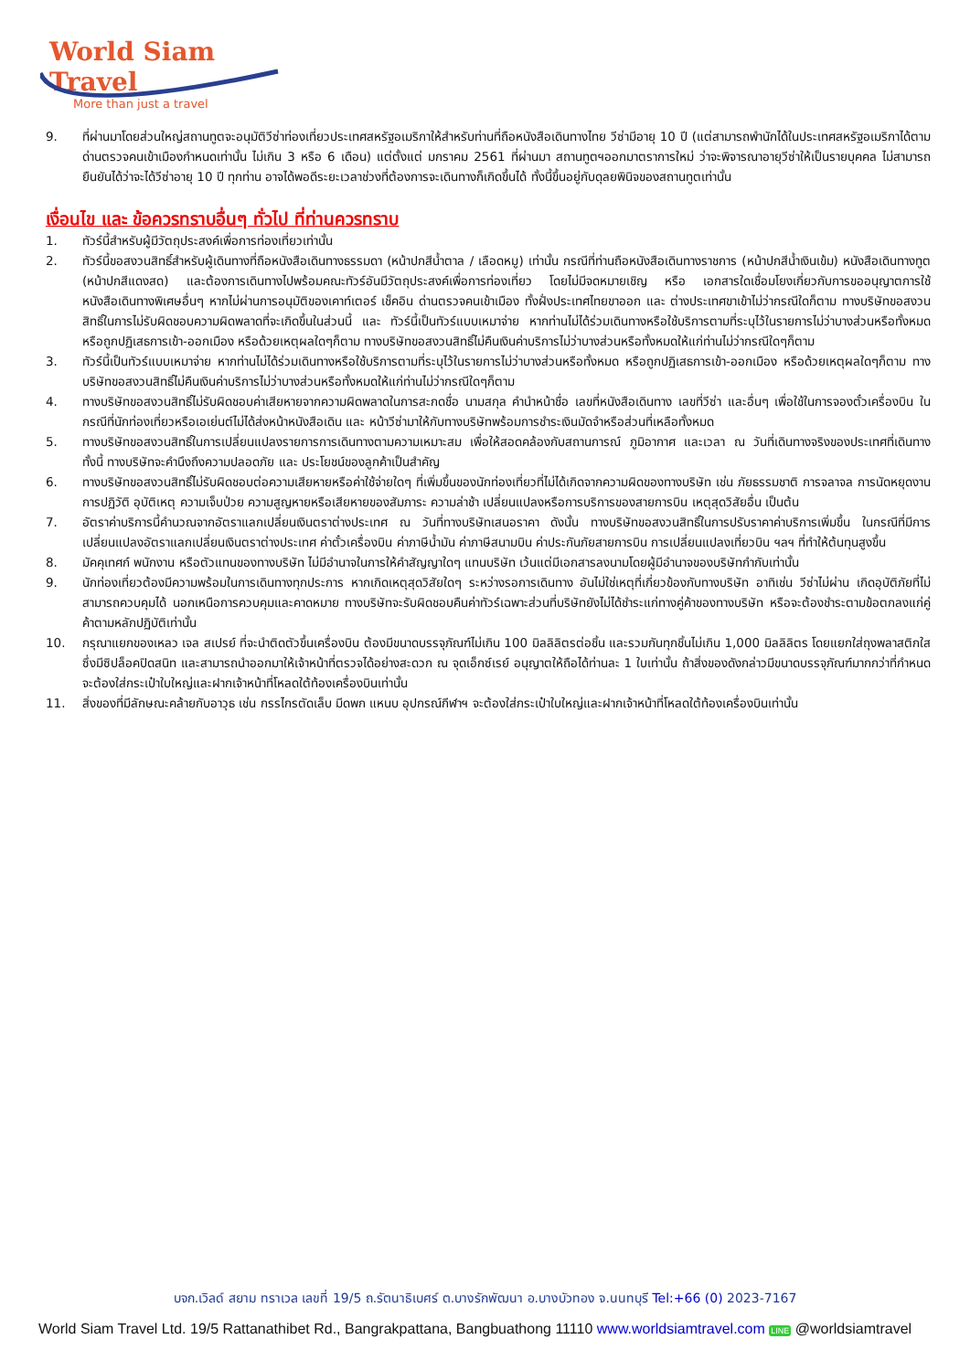World Siam Travel
More than just a travel
9. ที่ผ่านมาโดยส่วนใหญ่สถานทูตจะอนุมัติวีซ่าท่องเที่ยวประเทศสหรัฐอเมริกาให้สำหรับท่านที่ถือหนังสือเดินทางไทย วีซ่ามีอายุ 10 ปี (แต่สามารถพำนักได้ในประเทศสหรัฐอเมริกาได้ตามด่านตรวจคนเข้าเมืองกำหนดเท่านั้น ไม่เกิน 3 หรือ 6 เดือน) แต่ตั้งแต่ มกราคม 2561 ที่ผ่านมา สถานทูตฯออกมาตราการใหม่ ว่าจะพิจารณาอายุวีซ่าให้เป็นรายบุคคล ไม่สามารถยืนยันได้ว่าจะได้วีซ่าอายุ 10 ปี ทุกท่าน อาจได้พอดีระยะเวลาช่วงที่ต้องการจะเดินทางก็เกิดขึ้นได้ ทั้งนี้ขึ้นอยู่กับดุลยพินิจของสถานทูตเท่านั้น
เงื่อนไข และ ข้อควรทราบอื่นๆ ทั่วไป ที่ท่านควรทราบ
1. ทัวร์นี้สำหรับผู้มีวัตถุประสงค์เพื่อการท่องเที่ยวเท่านั้น
2. ทัวร์นี้ขอสงวนสิทธิ์สำหรับผู้เดินทางที่ถือหนังสือเดินทางธรรมดา (หน้าปกสีน้ำตาล / เลือดหมู) เท่านั้น กรณีที่ท่านถือหนังสือเดินทางราชการ (หน้าปกสีน้ำเงินเข้ม) หนังสือเดินทางทูต (หน้าปกสีแดงสด) และต้องการเดินทางไปพร้อมคณะทัวร์อันมีวัตถุประสงค์เพื่อการท่องเที่ยว โดยไม่มีจดหมายเชิญ หรือ เอกสารใดเชื่อมโยงเกี่ยวกับการขออนุญาตการใช้หนังสือเดินทางพิเศษอื่นๆ หากไม่ผ่านการอนุมัติของเคาท์เตอร์ เช็คอิน ด่านตรวจคนเข้าเมือง ทั้งฝั่งประเทศไทยขาออก และ ต่างประเทศขาเข้าไม่ว่ากรณีใดก็ตาม ทางบริษัทขอสงวนสิทธิ์ในการไม่รับผิดชอบความผิดพลาดที่จะเกิดขึ้นในส่วนนี้ และ ทัวร์นี้เป็นทัวร์แบบเหมาจ่าย หากท่านไม่ได้ร่วมเดินทางหรือใช้บริการตามที่ระบุไว้ในรายการไม่ว่าบางส่วนหรือทั้งหมด หรือถูกปฏิเสธการเข้า-ออกเมือง หรือด้วยเหตุผลใดๆก็ตาม ทางบริษัทขอสงวนสิทธิ์ไม่คืนเงินค่าบริการไม่ว่าบางส่วนหรือทั้งหมดให้แก่ท่านไม่ว่ากรณีใดๆก็ตาม
3. ทัวร์นี้เป็นทัวร์แบบเหมาจ่าย หากท่านไม่ได้ร่วมเดินทางหรือใช้บริการตามที่ระบุไว้ในรายการไม่ว่าบางส่วนหรือทั้งหมด หรือถูกปฏิเสธการเข้า-ออกเมือง หรือด้วยเหตุผลใดๆก็ตาม ทางบริษัทขอสงวนสิทธิ์ไม่คืนเงินค่าบริการไม่ว่าบางส่วนหรือทั้งหมดให้แก่ท่านไม่ว่ากรณีใดๆก็ตาม
4. ทางบริษัทขอสงวนสิทธิ์ไม่รับผิดชอบค่าเสียหายจากความผิดพลาดในการสะกดชื่อ นามสกุล คำนำหน้าชื่อ เลขที่หนังสือเดินทาง เลขที่วีซ่า และอื่นๆ เพื่อใช้ในการจองตั๋วเครื่องบิน ในกรณีที่นักท่องเที่ยวหรือเอเย่นต์ไม่ได้ส่งหน้าหนังสือเดิน และ หน้าวีซ่ามาให้กับทางบริษัทพร้อมการชำระเงินมัดจำหรือส่วนที่เหลือทั้งหมด
5. ทางบริษัทขอสงวนสิทธิ์ในการเปลี่ยนแปลงรายการการเดินทางตามความเหมาะสม เพื่อให้สอดคล้องกับสถานการณ์ ภูมิอากาศ และเวลา ณ วันที่เดินทางจริงของประเทศที่เดินทาง ทั้งนี้ ทางบริษัทจะคำนึงถึงความปลอดภัย และ ประโยชน์ของลูกค้าเป็นสำคัญ
6. ทางบริษัทขอสงวนสิทธิ์ไม่รับผิดชอบต่อความเสียหายหรือค่าใช้จ่ายใดๆ ที่เพิ่มขึ้นของนักท่องเที่ยวที่ไม่ได้เกิดจากความผิดของทางบริษัท เช่น ภัยธรรมชาติ การจลาจล การนัดหยุดงาน การปฏิวัติ อุบัติเหตุ ความเจ็บป่วย ความสูญหายหรือเสียหายของสัมภาระ ความล่าช้า เปลี่ยนแปลงหรือการบริการของสายการบิน เหตุสุดวิสัยอื่น เป็นต้น
7. อัตราค่าบริการนี้คำนวณจากอัตราแลกเปลี่ยนเงินตราต่างประเทศ ณ วันที่ทางบริษัทเสนอราคา ดังนั้น ทางบริษัทขอสงวนสิทธิ์ในการปรับราคาค่าบริการเพิ่มขึ้น ในกรณีที่มีการเปลี่ยนแปลงอัตราแลกเปลี่ยนเงินตราต่างประเทศ ค่าตั๋วเครื่องบิน ค่าภาษีน้ำมัน ค่าภาษีสนามบิน ค่าประกันภัยสายการบิน การเปลี่ยนแปลงเที่ยวบิน ฯลฯ ที่ทำให้ต้นทุนสูงขึ้น
8. มัคคุเทศก์ พนักงาน หรือตัวแทนของทางบริษัท ไม่มีอำนาจในการให้คำสัญญาใดๆ แทนบริษัท เว้นแต่มีเอกสารลงนามโดยผู้มีอำนาจของบริษัทกำกับเท่านั้น
9. นักท่องเที่ยวต้องมีความพร้อมในการเดินทางทุกประการ หากเกิดเหตุสุดวิสัยใดๆ ระหว่างรอการเดินทาง อันไม่ใช่เหตุที่เกี่ยวข้องกับทางบริษัท อาทิเช่น วีซ่าไม่ผ่าน เกิดอุบัติภัยที่ไม่สามารถควบคุมได้ นอกเหนือการควบคุมและคาดหมาย ทางบริษัทจะรับผิดชอบคืนค่าทัวร์เฉพาะส่วนที่บริษัทยังไม่ได้ชำระแก่ทางคู่ค้าของทางบริษัท หรือจะต้องชำระตามข้อตกลงแก่คู่ค้าตามหลักปฏิบัติเท่านั้น
10. กรุณาแยกของเหลว เจล สเปรย์ ที่จะนำติดตัวขึ้นเครื่องบิน ต้องมีขนาดบรรจุภัณฑ์ไม่เกิน 100 มิลลิลิตรต่อชิ้น และรวมกันทุกชิ้นไม่เกิน 1,000 มิลลิลิตร โดยแยกใส่ถุงพลาสติกใสซึ่งมีซิปล็อคปิดสนิท และสามารถนำออกมาให้เจ้าหน้าที่ตรวจได้อย่างสะดวก ณ จุดเอ็กซ์เรย์ อนุญาตให้ถือได้ท่านละ 1 ใบเท่านั้น ถ้าสิ่งของดังกล่าวมีขนาดบรรจุภัณฑ์มากกว่าที่กำหนดจะต้องใส่กระเป๋าใบใหญ่และฝากเจ้าหน้าที่โหลดใต้ท้องเครื่องบินเท่านั้น
11. สิ่งของที่มีลักษณะคล้ายกับอาวุธ เช่น กรรไกรตัดเล็บ มีดพก แหนบ อุปกรณ์กีฬาฯ จะต้องใส่กระเป๋าใบใหญ่และฝากเจ้าหน้าที่โหลดใต้ท้องเครื่องบินเท่านั้น
บจก.เวิลด์ สยาม ทราเวล เลขที่ 19/5 ถ.รัตนาธิเบศร์ ต.บางรักพัฒนา อ.บางบัวทอง จ.นนทบุรี Tel:+66 (0) 2023-7167
World Siam Travel Ltd. 19/5 Rattanathibet Rd., Bangrakpattana, Bangbuathong 11110 www.worldsiamtravel.com LINE @worldsiamtravel